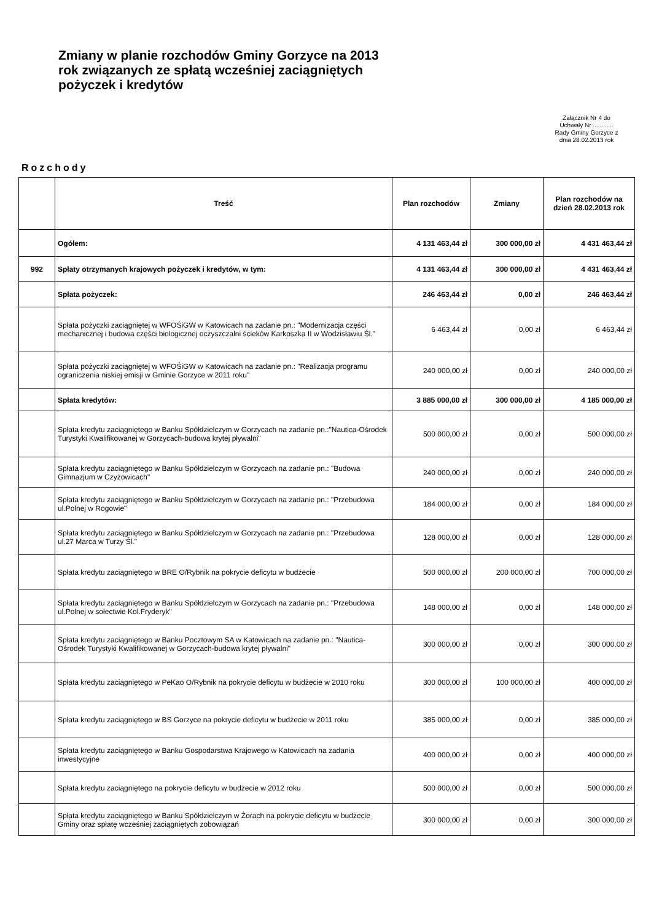Zmiany w planie rozchodów Gminy Gorzyce na 2013 rok związanych ze spłatą wcześniej zaciągniętych pożyczek i kredytów
Załącznik Nr 4 do
Uchwały Nr ............
Rady Gminy Gorzyce z
dnia 28.02.2013 rok
Rozchody
| | Treść | Plan rozchodów | Zmiany | Plan rozchodów na dzień 28.02.2013 rok |
| --- | --- | --- | --- | --- |
| | Ogółem: | 4 131 463,44 zł | 300 000,00 zł | 4 431 463,44 zł |
| 992 | Spłaty otrzymanych krajowych pożyczek i kredytów, w tym: | 4 131 463,44 zł | 300 000,00 zł | 4 431 463,44 zł |
| | Spłata pożyczek: | 246 463,44 zł | 0,00 zł | 246 463,44 zł |
| | Spłata pożyczki zaciągniętej w WFOŚiGW w Katowicach na zadanie pn.: "Modernizacja części mechanicznej i budowa części biologicznej oczyszczalni ścieków Karkoszka II w Wodzisławiu Śl." | 6 463,44 zł | 0,00 zł | 6 463,44 zł |
| | Spłata pożyczki zaciągniętej w WFOŚiGW w Katowicach na zadanie pn.: "Realizacja programu ograniczenia niskiej emisji w Gminie Gorzyce w 2011 roku" | 240 000,00 zł | 0,00 zł | 240 000,00 zł |
| | Spłata kredytów: | 3 885 000,00 zł | 300 000,00 zł | 4 185 000,00 zł |
| | Spłata kredytu zaciągniętego w Banku Spółdzielczym w Gorzycach na zadanie pn.:"Nautica-Ośrodek Turystyki Kwalifikowanej w Gorzycach-budowa krytej pływalni" | 500 000,00 zł | 0,00 zł | 500 000,00 zł |
| | Spłata kredytu zaciągniętego w Banku Spółdzielczym w Gorzycach na zadanie pn.: "Budowa Gimnazjum w Czyżowicach" | 240 000,00 zł | 0,00 zł | 240 000,00 zł |
| | Spłata kredytu zaciągniętego w Banku Spółdzielczym w Gorzycach na zadanie pn.: "Przebudowa ul.Polnej w Rogowie" | 184 000,00 zł | 0,00 zł | 184 000,00 zł |
| | Spłata kredytu zaciągniętego w Banku Spółdzielczym w Gorzycach na zadanie pn.: "Przebudowa ul.27 Marca w Turzy Śl." | 128 000,00 zł | 0,00 zł | 128 000,00 zł |
| | Spłata kredytu zaciągniętego w BRE O/Rybnik na pokrycie deficytu w budżecie | 500 000,00 zł | 200 000,00 zł | 700 000,00 zł |
| | Spłata kredytu zaciągniętego w Banku Spółdzielczym w Gorzycach na zadanie pn.: "Przebudowa ul.Polnej w sołectwie Kol.Fryderyk" | 148 000,00 zł | 0,00 zł | 148 000,00 zł |
| | Spłata kredytu zaciągniętego w Banku Pocztowym SA w Katowicach na zadanie pn.: "Nautica-Ośrodek Turystyki Kwalifikowanej w Gorzycach-budowa krytej pływalni" | 300 000,00 zł | 0,00 zł | 300 000,00 zł |
| | Spłata kredytu zaciągniętego w PeKao O/Rybnik na pokrycie deficytu w budżecie w 2010 roku | 300 000,00 zł | 100 000,00 zł | 400 000,00 zł |
| | Spłata kredytu zaciągniętego w BS Gorzyce na pokrycie deficytu w budżecie w 2011 roku | 385 000,00 zł | 0,00 zł | 385 000,00 zł |
| | Spłata kredytu zaciągniętego w Banku Gospodarstwa Krajowego w Katowicach na zadania inwestycyjne | 400 000,00 zł | 0,00 zł | 400 000,00 zł |
| | Spłata kredytu zaciągniętego na pokrycie deficytu w budżecie w 2012 roku | 500 000,00 zł | 0,00 zł | 500 000,00 zł |
| | Spłata kredytu zaciągniętego w Banku Spółdzielczym w Żorach na pokrycie deficytu w budżecie Gminy oraz spłatę wcześniej zaciągniętych zobowiązań | 300 000,00 zł | 0,00 zł | 300 000,00 zł |